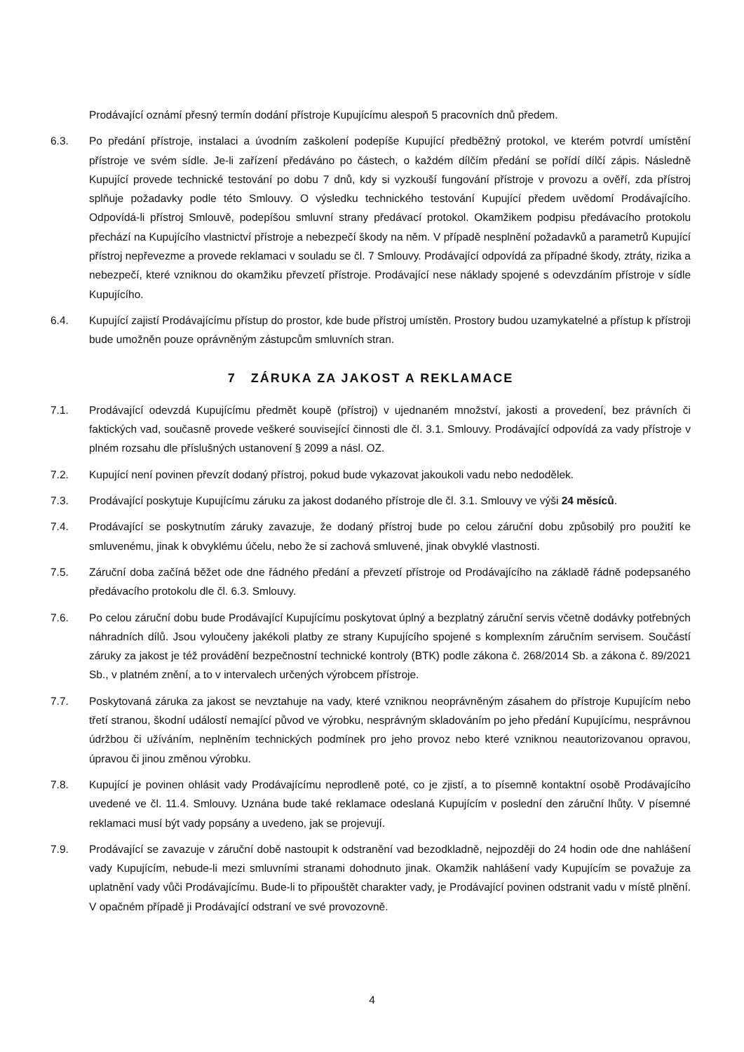Prodávající oznámí přesný termín dodání přístroje Kupujícímu alespoň 5 pracovních dnů předem.
6.3. Po předání přístroje, instalaci a úvodním zaškolení podepíše Kupující předběžný protokol, ve kterém potvrdí umístění přístroje ve svém sídle. Je-li zařízení předáváno po částech, o každém dílčím předání se pořídí dílčí zápis. Následně Kupující provede technické testování po dobu 7 dnů, kdy si vyzkouší fungování přístroje v provozu a ověří, zda přístroj splňuje požadavky podle této Smlouvy. O výsledku technického testování Kupující předem uvědomí Prodávajícího. Odpovídá-li přístroj Smlouvě, podepíšou smluvní strany předávací protokol. Okamžikem podpisu předávacího protokolu přechází na Kupujícího vlastnictví přístroje a nebezpečí škody na něm. V případě nesplnění požadavků a parametrů Kupující přístroj nepřevezme a provede reklamaci v souladu se čl. 7 Smlouvy. Prodávající odpovídá za případné škody, ztráty, rizika a nebezpečí, které vzniknou do okamžiku převzetí přístroje. Prodávající nese náklady spojené s odevzdáním přístroje v sídle Kupujícího.
6.4. Kupující zajistí Prodávajícímu přístup do prostor, kde bude přístroj umístěn. Prostory budou uzamykatelné a přístup k přístroji bude umožněn pouze oprávněným zástupcům smluvních stran.
7 ZÁRUKA ZA JAKOST A REKLAMACE
7.1. Prodávající odevzdá Kupujícímu předmět koupě (přístroj) v ujednaném množství, jakosti a provedení, bez právních či faktických vad, současně provede veškeré související činnosti dle čl. 3.1. Smlouvy. Prodávající odpovídá za vady přístroje v plném rozsahu dle příslušných ustanovení § 2099 a násl. OZ.
7.2. Kupující není povinen převzít dodaný přístroj, pokud bude vykazovat jakoukoli vadu nebo nedodělek.
7.3. Prodávající poskytuje Kupujícímu záruku za jakost dodaného přístroje dle čl. 3.1. Smlouvy ve výši 24 měsíců.
7.4. Prodávající se poskytnutím záruky zavazuje, že dodaný přístroj bude po celou záruční dobu způsobilý pro použití ke smluvenému, jinak k obvyklému účelu, nebo že si zachová smluvené, jinak obvyklé vlastnosti.
7.5. Záruční doba začíná běžet ode dne řádného předání a převzetí přístroje od Prodávajícího na základě řádně podepsaného předávacího protokolu dle čl. 6.3. Smlouvy.
7.6. Po celou záruční dobu bude Prodávající Kupujícímu poskytovat úplný a bezplatný záruční servis včetně dodávky potřebných náhradních dílů. Jsou vyloučeny jakékoli platby ze strany Kupujícího spojené s komplexním záručním servisem. Součástí záruky za jakost je též provádění bezpečnostní technické kontroly (BTK) podle zákona č. 268/2014 Sb. a zákona č. 89/2021 Sb., v platném znění, a to v intervalech určených výrobcem přístroje.
7.7. Poskytovaná záruka za jakost se nevztahuje na vady, které vzniknou neoprávněným zásahem do přístroje Kupujícím nebo třetí stranou, škodní událostí nemající původ ve výrobku, nesprávným skladováním po jeho předání Kupujícímu, nesprávnou údržbou či užíváním, neplněním technických podmínek pro jeho provoz nebo které vzniknou neautorizovanou opravou, úpravou či jinou změnou výrobku.
7.8. Kupující je povinen ohlásit vady Prodávajícímu neprodleně poté, co je zjistí, a to písemně kontaktní osobě Prodávajícího uvedené ve čl. 11.4. Smlouvy. Uznána bude také reklamace odeslaná Kupujícím v poslední den záruční lhůty. V písemné reklamaci musí být vady popsány a uvedeno, jak se projevují.
7.9. Prodávající se zavazuje v záruční době nastoupit k odstranění vad bezodkladně, nejpozději do 24 hodin ode dne nahlášení vady Kupujícím, nebude-li mezi smluvními stranami dohodnuto jinak. Okamžik nahlášení vady Kupujícím se považuje za uplatnění vady vůči Prodávajícímu. Bude-li to připouštět charakter vady, je Prodávající povinen odstranit vadu v místě plnění. V opačném případě ji Prodávající odstraní ve své provozovně.
4